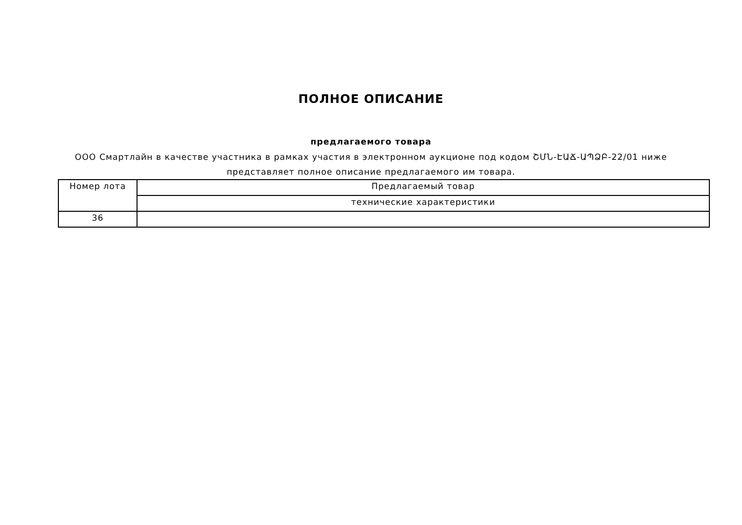ПОЛНОЕ ОПИСАНИЕ
предлагаемого товара
ООО Смартлайн в качестве участника в рамках участия в электронном аукционе под кодом ՇՄՆ-ԷԱՃ-ԱՊՁԲ-22/01 ниже
представляет полное описание предлагаемого им товара.
| Номер лота | Предлагаемый товар |
| | технические характеристики |
| 36 | |